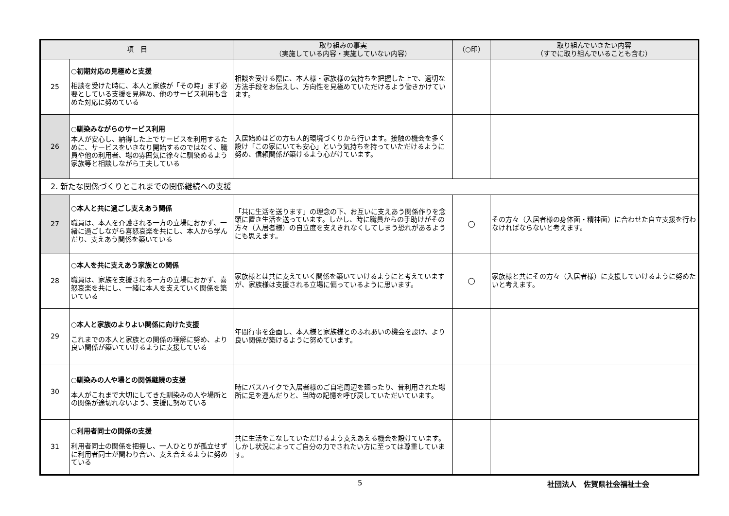| 項 目 | | 取り組みの事実 （実施している内容・実施していない内容） | （○印） | 取り組んでいきたい内容 （すでに取り組んでいることも含む） |
| --- | --- | --- | --- | --- |
| 25 | ○初期対応の見極めと支援 相談を受けた時に、本人と家族が「その時」まず必要としている支援を見極め、他のサービス利用も含めた対応に努めている | 相談を受ける際に、本人様・家族様の気持ちを把握した上で、適切な方法手段をお伝えし、方向性を見極めていただけるよう働きかけています。 | | |
| 26 | ○馴染みながらのサービス利用 本人が安心し、納得した上でサービスを利用するために、サービスをいきなり開始するのではなく、職員や他の利用者、場の雰囲気に徐々に馴染めるよう家族等と相談しながら工夫している | 入居始めはどの方も人的環境づくりから行います。接触の機会を多く設け「この家にいても安心」という気持ちを持っていただけるように努め、信頼関係が築けるよう心がけています。 | | |
| 2. 新たな関係づくりとこれまでの関係継続への支援 | | | | |
| 27 | ○本人と共に過ごし支えあう関係 職員は、本人を介護される一方の立場におかず、一緒に過ごしながら喜怒哀楽を共にし、本人から学んだり、支えあう関係を築いている | 「共に生活を送ります」の理念の下、お互いに支えあう関係作りを念頭に置き生活を送っています。しかし、時に職員からの手助けがその方々（入居者様）の自立度を支えきれなくしてしまう恐れがあるようにも思えます。 | ○ | その方々（入居者様の身体面・精神面）に合わせた自立支援を行わなければならないと考えます。 |
| 28 | ○本人を共に支えあう家族との関係 職員は、家族を支援される一方の立場におかず、喜怒哀楽を共にし、一緒に本人を支えていく関係を築いている | 家族様とは共に支えていく関係を築いていけるようにと考えていますが、家族様は支援される立場に偏っているように思います。 | ○ | 家族様と共にその方々（入居者様）に支援していけるように努めたいと考えます。 |
| 29 | ○本人と家族のよりよい関係に向けた支援 これまでの本人と家族との関係の理解に努め、より良い関係が築いていけるように支援している | 年間行事を企画し、本人様と家族様とのふれあいの機会を設け、より良い関係が築けるように努めています。 | | |
| 30 | ○馴染みの人や場との関係継続の支援 本人がこれまで大切にしてきた馴染みの人や場所との関係が途切れないよう、支援に努めている | 時にバスハイクで入居者様のご自宅周辺を廻ったり、昔利用された場所に足を運んだりと、当時の記憶を呼び戻していただいています。 | | |
| 31 | ○利用者同士の関係の支援 利用者同士の関係を把握し、一人ひとりが孤立せずに利用者同士が関わり合い、支え合えるように努めている | 共に生活をこなしていただけるよう支えあえる機会を設けています。しかし状況によってご自分の力でされたい方に至っては尊重しています。 | | |
5 社団法人　佐賀県社会福祉士会